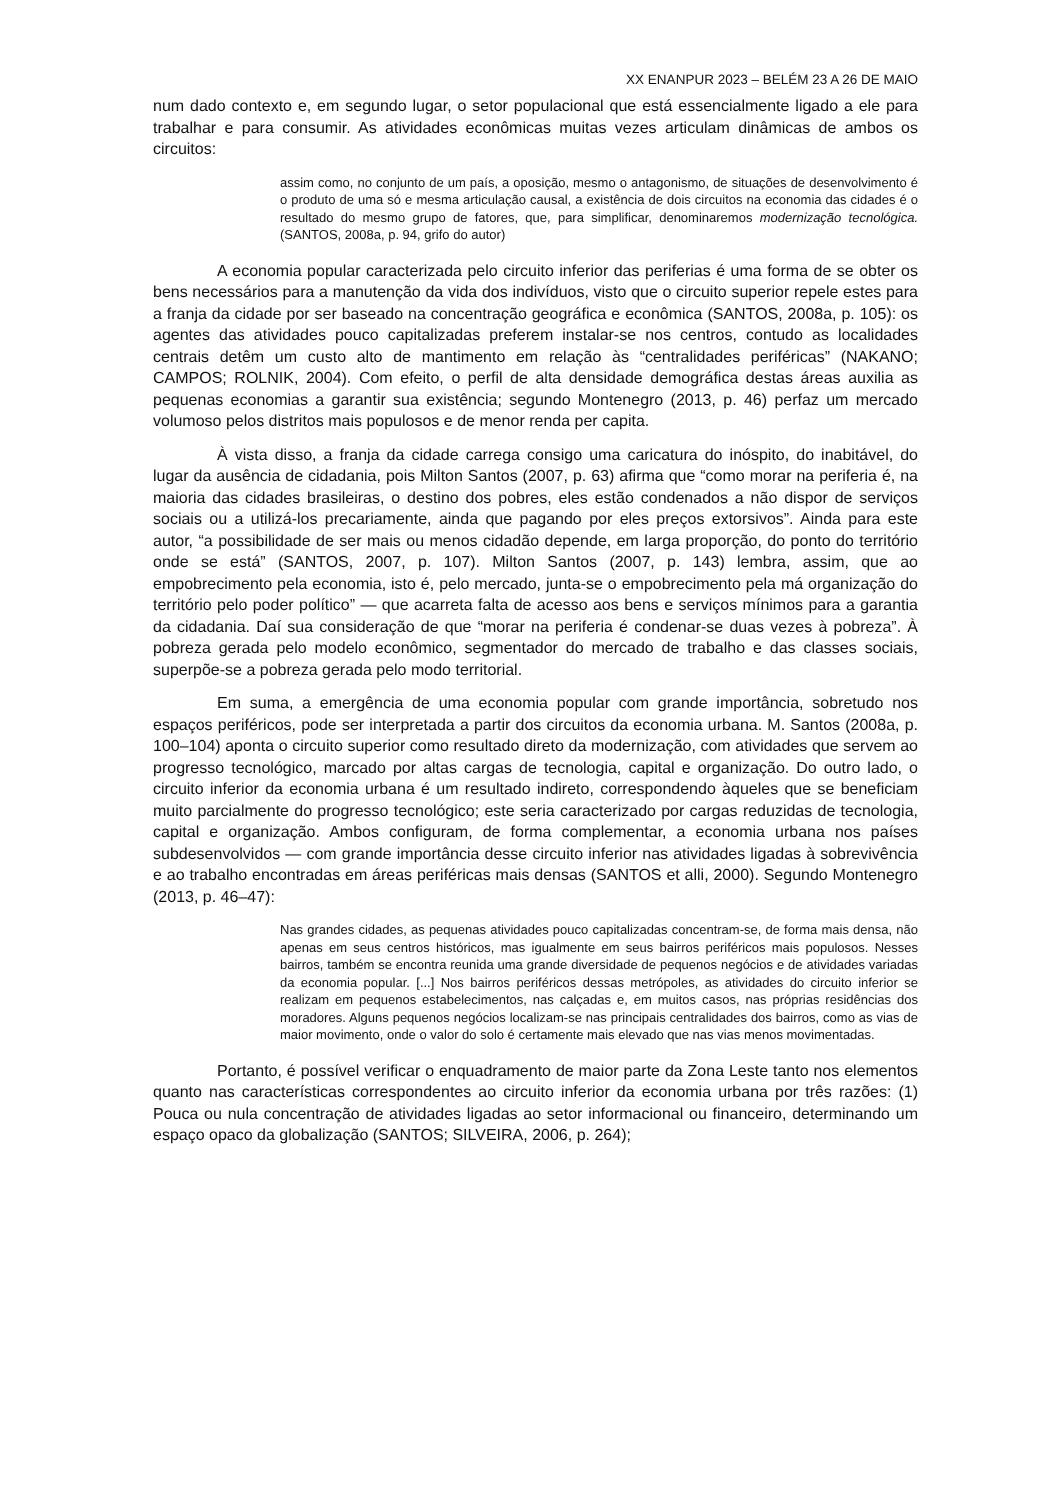XX ENANPUR 2023 – BELÉM 23 A 26 DE MAIO
num dado contexto e, em segundo lugar, o setor populacional que está essencialmente ligado a ele para trabalhar e para consumir. As atividades econômicas muitas vezes articulam dinâmicas de ambos os circuitos:
assim como, no conjunto de um país, a oposição, mesmo o antagonismo, de situações de desenvolvimento é o produto de uma só e mesma articulação causal, a existência de dois circuitos na economia das cidades é o resultado do mesmo grupo de fatores, que, para simplificar, denominaremos modernização tecnológica. (SANTOS, 2008a, p. 94, grifo do autor)
A economia popular caracterizada pelo circuito inferior das periferias é uma forma de se obter os bens necessários para a manutenção da vida dos indivíduos, visto que o circuito superior repele estes para a franja da cidade por ser baseado na concentração geográfica e econômica (SANTOS, 2008a, p. 105): os agentes das atividades pouco capitalizadas preferem instalar-se nos centros, contudo as localidades centrais detêm um custo alto de mantimento em relação às “centralidades periféricas” (NAKANO; CAMPOS; ROLNIK, 2004). Com efeito, o perfil de alta densidade demográfica destas áreas auxilia as pequenas economias a garantir sua existência; segundo Montenegro (2013, p. 46) perfaz um mercado volumoso pelos distritos mais populosos e de menor renda per capita.
À vista disso, a franja da cidade carrega consigo uma caricatura do inóspito, do inabitável, do lugar da ausência de cidadania, pois Milton Santos (2007, p. 63) afirma que “como morar na periferia é, na maioria das cidades brasileiras, o destino dos pobres, eles estão condenados a não dispor de serviços sociais ou a utilizá-los precariamente, ainda que pagando por eles preços extorsivos”. Ainda para este autor, “a possibilidade de ser mais ou menos cidadão depende, em larga proporção, do ponto do território onde se está” (SANTOS, 2007, p. 107). Milton Santos (2007, p. 143) lembra, assim, que ao empobrecimento pela economia, isto é, pelo mercado, junta-se o empobrecimento pela má organização do território pelo poder político” — que acarreta falta de acesso aos bens e serviços mínimos para a garantia da cidadania. Daí sua consideração de que “morar na periferia é condenar-se duas vezes à pobreza”. À pobreza gerada pelo modelo econômico, segmentador do mercado de trabalho e das classes sociais, superpõe-se a pobreza gerada pelo modo territorial.
Em suma, a emergência de uma economia popular com grande importância, sobretudo nos espaços periféricos, pode ser interpretada a partir dos circuitos da economia urbana. M. Santos (2008a, p. 100–104) aponta o circuito superior como resultado direto da modernização, com atividades que servem ao progresso tecnológico, marcado por altas cargas de tecnologia, capital e organização. Do outro lado, o circuito inferior da economia urbana é um resultado indireto, correspondendo àqueles que se beneficiam muito parcialmente do progresso tecnológico; este seria caracterizado por cargas reduzidas de tecnologia, capital e organização. Ambos configuram, de forma complementar, a economia urbana nos países subdesenvolvidos — com grande importância desse circuito inferior nas atividades ligadas à sobrevivência e ao trabalho encontradas em áreas periféricas mais densas (SANTOS et alli, 2000). Segundo Montenegro (2013, p. 46–47):
Nas grandes cidades, as pequenas atividades pouco capitalizadas concentram-se, de forma mais densa, não apenas em seus centros históricos, mas igualmente em seus bairros periféricos mais populosos. Nesses bairros, também se encontra reunida uma grande diversidade de pequenos negócios e de atividades variadas da economia popular. [...] Nos bairros periféricos dessas metrópoles, as atividades do circuito inferior se realizam em pequenos estabelecimentos, nas calçadas e, em muitos casos, nas próprias residências dos moradores. Alguns pequenos negócios localizam-se nas principais centralidades dos bairros, como as vias de maior movimento, onde o valor do solo é certamente mais elevado que nas vias menos movimentadas.
Portanto, é possível verificar o enquadramento de maior parte da Zona Leste tanto nos elementos quanto nas características correspondentes ao circuito inferior da economia urbana por três razões: (1) Pouca ou nula concentração de atividades ligadas ao setor informacional ou financeiro, determinando um espaço opaco da globalização (SANTOS; SILVEIRA, 2006, p. 264);